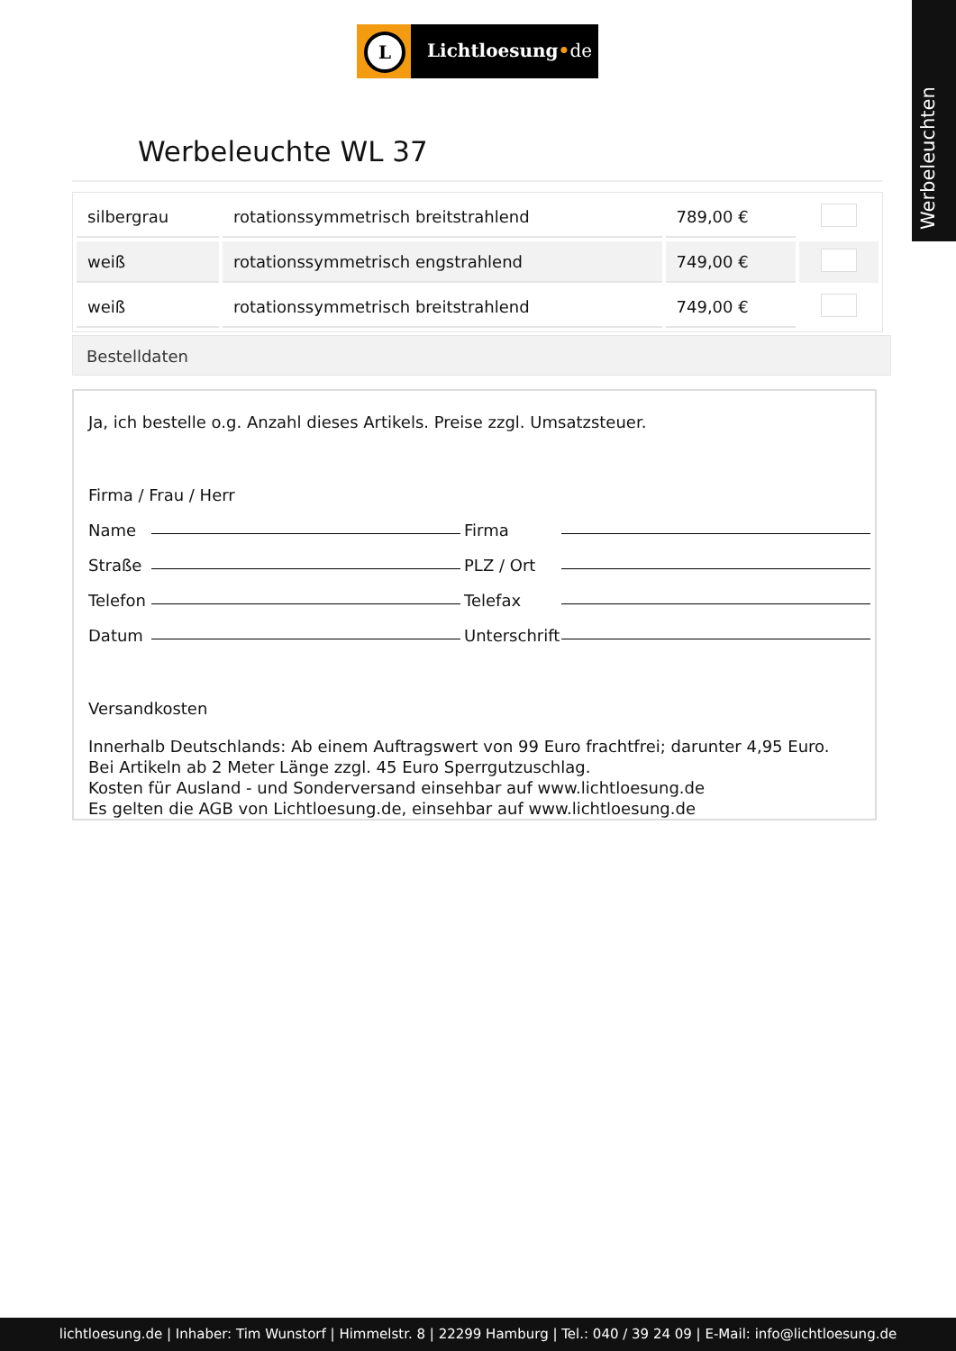L
Lichtloesung•de
Werbeleuchten
Werbeleuchte WL 37
| silbergrau | rotationssymmetrisch breitstrahlend | 789,00 € | |
| weiß | rotationssymmetrisch engstrahlend | 749,00 € | |
| weiß | rotationssymmetrisch breitstrahlend | 749,00 € | |
Bestelldaten
Ja, ich bestelle o.g. Anzahl dieses Artikels. Preise zzgl. Umsatzsteuer.
Firma / Frau / Herr
Name Firma
Straße PLZ / Ort
Telefon Telefax
Datum Unterschrift
Versandkosten
Innerhalb Deutschlands: Ab einem Auftragswert von 99 Euro frachtfrei; darunter 4,95 Euro.
Bei Artikeln ab 2 Meter Länge zzgl. 45 Euro Sperrgutzuschlag.
Kosten für Ausland - und Sonderversand einsehbar auf www.lichtloesung.de
Es gelten die AGB von Lichtloesung.de, einsehbar auf www.lichtloesung.de
lichtloesung.de | Inhaber: Tim Wunstorf | Himmelstr. 8 | 22299 Hamburg | Tel.: 040 / 39 24 09 | E-Mail: info@lichtloesung.de